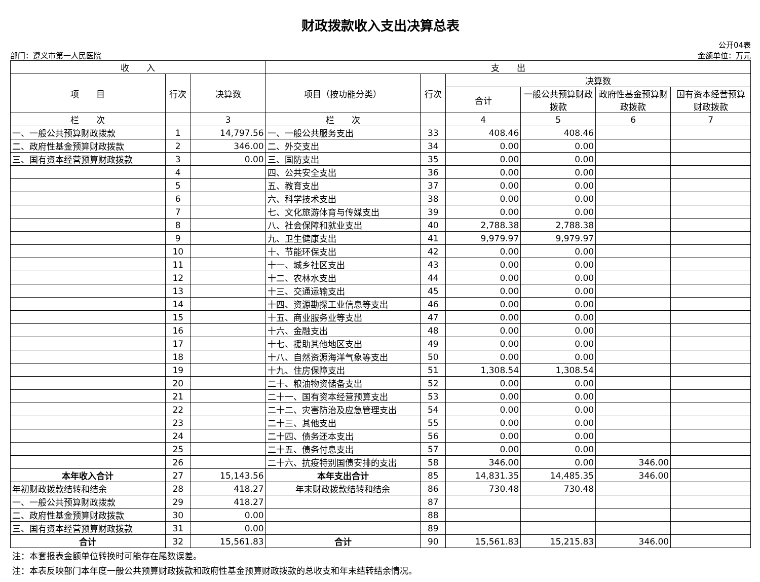财政拨款收入支出决算总表
公开04表
部门：遵义市第一人民医院 金额单位：万元
| 收 入 | | | 支 出 | | | | | |
| --- | --- | --- | --- | --- | --- | --- | --- | --- |
| 项 目 | 行次 | 决算数 | 项目（按功能分类） | 行次 | 决算数 | | | |
| | | | | | 合计 | 一般公共预算财政拨款 | 政府性基金预算财政拨款 | 国有资本经营预算财政拨款 |
| 栏 次 | | 3 | 栏 次 | | 4 | 5 | 6 | 7 |
| 一、一般公共预算财政拨款 | 1 | 14,797.56 | 一、一般公共服务支出 | 33 | 408.46 | 408.46 | | |
| 二、政府性基金预算财政拨款 | 2 | 346.00 | 二、外交支出 | 34 | 0.00 | 0.00 | | |
| 三、国有资本经营预算财政拨款 | 3 | 0.00 | 三、国防支出 | 35 | 0.00 | 0.00 | | |
| | 4 | | 四、公共安全支出 | 36 | 0.00 | 0.00 | | |
| | 5 | | 五、教育支出 | 37 | 0.00 | 0.00 | | |
| | 6 | | 六、科学技术支出 | 38 | 0.00 | 0.00 | | |
| | 7 | | 七、文化旅游体育与传媒支出 | 39 | 0.00 | 0.00 | | |
| | 8 | | 八、社会保障和就业支出 | 40 | 2,788.38 | 2,788.38 | | |
| | 9 | | 九、卫生健康支出 | 41 | 9,979.97 | 9,979.97 | | |
| | 10 | | 十、节能环保支出 | 42 | 0.00 | 0.00 | | |
| | 11 | | 十一、城乡社区支出 | 43 | 0.00 | 0.00 | | |
| | 12 | | 十二、农林水支出 | 44 | 0.00 | 0.00 | | |
| | 13 | | 十三、交通运输支出 | 45 | 0.00 | 0.00 | | |
| | 14 | | 十四、资源勘探工业信息等支出 | 46 | 0.00 | 0.00 | | |
| | 15 | | 十五、商业服务业等支出 | 47 | 0.00 | 0.00 | | |
| | 16 | | 十六、金融支出 | 48 | 0.00 | 0.00 | | |
| | 17 | | 十七、援助其他地区支出 | 49 | 0.00 | 0.00 | | |
| | 18 | | 十八、自然资源海洋气象等支出 | 50 | 0.00 | 0.00 | | |
| | 19 | | 十九、住房保障支出 | 51 | 1,308.54 | 1,308.54 | | |
| | 20 | | 二十、粮油物资储备支出 | 52 | 0.00 | 0.00 | | |
| | 21 | | 二十一、国有资本经营预算支出 | 53 | 0.00 | 0.00 | | |
| | 22 | | 二十二、灾害防治及应急管理支出 | 54 | 0.00 | 0.00 | | |
| | 23 | | 二十三、其他支出 | 55 | 0.00 | 0.00 | | |
| | 24 | | 二十四、债务还本支出 | 56 | 0.00 | 0.00 | | |
| | 25 | | 二十五、债务付息支出 | 57 | 0.00 | 0.00 | | |
| | 26 | | 二十六、抗疫特别国债安排的支出 | 58 | 346.00 | 0.00 | 346.00 | |
| 本年收入合计 | 27 | 15,143.56 | 本年支出合计 | 85 | 14,831.35 | 14,485.35 | 346.00 | |
| 年初财政拨款结转和结余 | 28 | 418.27 | 年末财政拨款结转和结余 | 86 | 730.48 | 730.48 | | |
| 一、一般公共预算财政拨款 | 29 | 418.27 | | 87 | | | | |
| 二、政府性基金预算财政拨款 | 30 | 0.00 | | 88 | | | | |
| 三、国有资本经营预算财政拨款 | 31 | 0.00 | | 89 | | | | |
| 合计 | 32 | 15,561.83 | 合计 | 90 | 15,561.83 | 15,215.83 | 346.00 | |
注：本套报表金额单位转换时可能存在尾数误差。
注：本表反映部门本年度一般公共预算财政拨款和政府性基金预算财政拨款的总收支和年末结转结余情况。